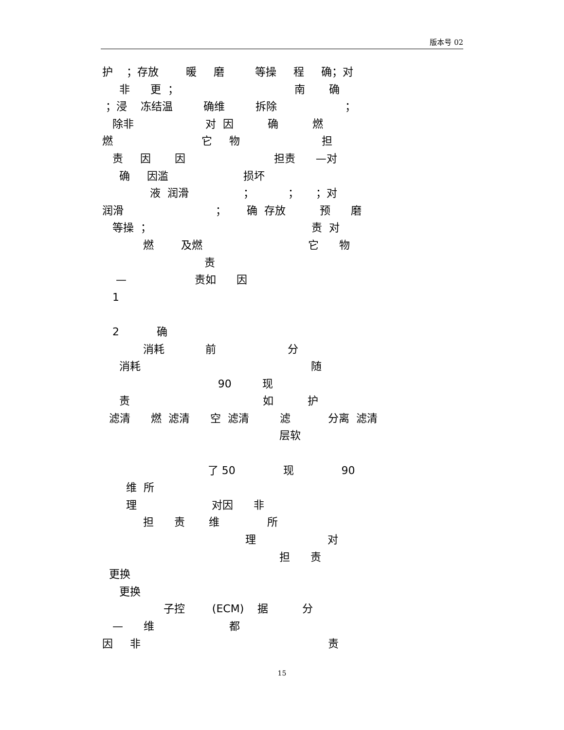版本号 02
护 ；存放 暖 磨 等操 程 确；对
非 更 ； 南 确
；浸 冻结温 确维 拆除 ；
除非 对 因 确 燃
燃 它 物 担
责 因 因 担责 —对
确 因滥 损坏
液 润滑 ； ； ；对
润滑 ； 确 存放 预 磨
等操 ； 责 对
燃 及燃 它 物
责
— 责如 因
1
2 确
消耗 前 分
消耗 随
90 现
责 如 护
滤清 燃 滤清 空 滤清 滤 分离 滤清
层软
了 50 现 90
维 所
理 对因 非
担 责 维 所
理 对
担 责
更换
更换
子控 (ECM) 据 分
— 维 都
因 非 责
15